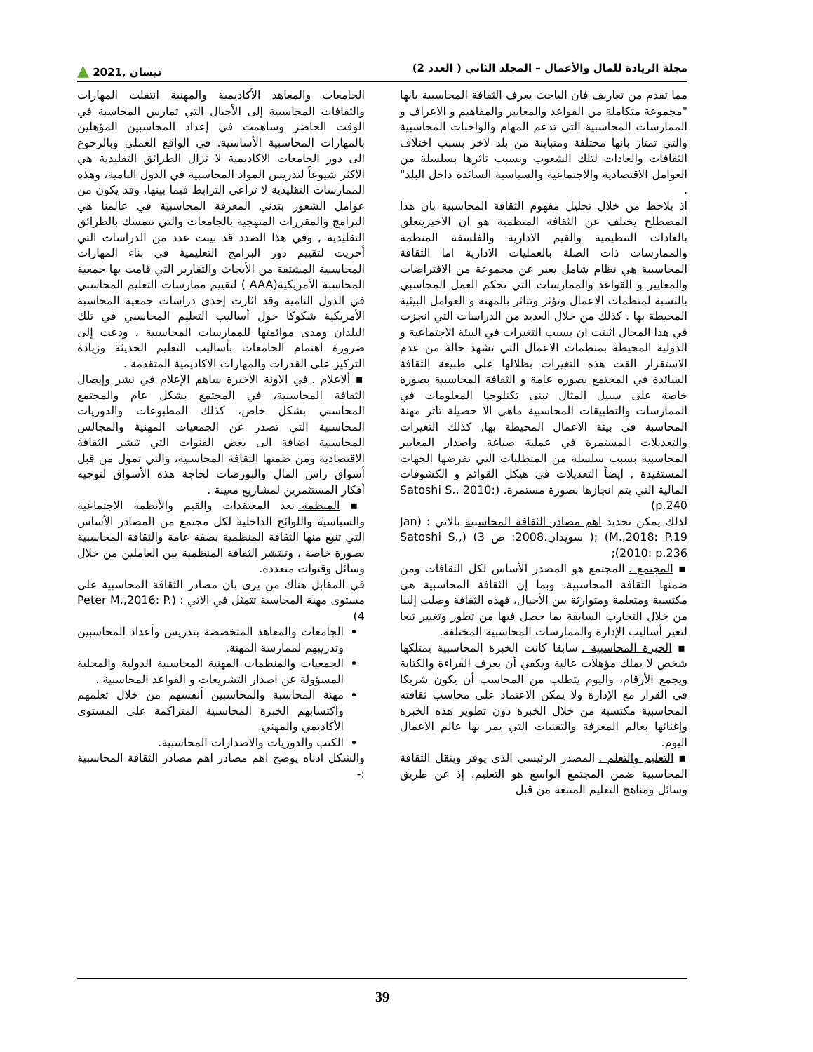مجلة الريادة للمال والأعمال – المجلد الثاني ( العدد 2) نيسان ,2021 ▲
مما تقدم من تعاريف فان الباحث يعرف الثقافة المحاسبية بانها "مجموعة متكاملة من القواعد والمعايير والمفاهيم و الاعراف و الممارسات المحاسبية التي تدعم المهام والواجبات المحاسبية والتي تمتاز بانها مختلفة ومتباينة من بلد لاخر بسبب اختلاف الثقافات والعادات لتلك الشعوب وبسبب تاثرها بسلسلة من العوامل الاقتصادية والاجتماعية والسياسية السائدة داخل البلد" .
اذ يلاحظ من خلال تحليل مفهوم الثقافة المحاسبية بان هذا المصطلح يختلف عن الثقافة المنظمية هو ان الاخيريتعلق بالعادات التنظيمية والقيم الادارية والفلسفة المنظمة والممارسات ذات الصلة بالعمليات الادارية اما الثقافة المحاسبية هي نظام شامل يعبر عن مجموعة من الافتراضات والمعايير و القواعد والممارسات التي تحكم العمل المحاسبي بالنسبة لمنظمات الاعمال وتؤثر وتتاثر بالمهنة و العوامل البيئية المحيطة بها . كذلك من خلال العديد من الدراسات التي انجزت في هذا المجال اثبتت ان بسبب التغيرات في البيئة الاجتماعية و الدولية المحيطة بمنظمات الاعمال التي تشهد حالة من عدم الاستقرار القت هذه التغيرات بظلالها على طبيعة الثقافة السائدة في المجتمع بصوره عامة و الثقافة المحاسبية بصورة خاصة على سبيل المثال تبنى تكنلوجيا المعلومات في الممارسات والتطبيقات المحاسبية ماهي الا حصيلة تاثر مهنة المحاسبة في بيئة الاعمال المحيطة بها, كذلك التغيرات والتعديلات المستمرة في عملية صياغة واصدار المعايير المحاسبية بسبب سلسلة من المتطلبات التي تفرضها الجهات المستفيدة , ايضاً التعديلات في هيكل القوائم و الكشوفات المالية التي يتم انجازها بصورة مستمرة. (Satoshi S., 2010: p.240)
لذلك يمكن تحديد اهم مصادر الثقافة المحاسبية بالاتي : (Jan M.,2018: P.19) ;( سويدان،2008: ص 3) (Satoshi S., 2010: p.236);
▪ المجتمع . المجتمع هو المصدر الأساس لكل الثقافات ومن ضمنها الثقافة المحاسبية، وبما إن الثقافة المحاسبية هي مكتسبة ومتعلمة ومتوارثة بين الأجيال، فهذه الثقافة وصلت إلينا من خلال التجارب السابقة بما حصل فيها من تطور وتغيير تبعا لتغير أساليب الإدارة والممارسات المحاسبية المختلفة.
▪ الخبرة المحاسبية . سابقا كانت الخبرة المحاسبية يمتلكها شخص لا يملك مؤهلات عالية ويكفي أن يعرف القراءة والكتابة ويجمع الأرقام، واليوم يتطلب من المحاسب أن يكون شريكا في القرار مع الإدارة ولا يمكن الاعتماد على محاسب ثقافته المحاسبية مكتسبة من خلال الخبرة دون تطوير هذه الخبرة وإغنائها بعالم المعرفة والتقنيات التي يمر بها عالم الاعمال اليوم.
▪ التعليم والتعلم . المصدر الرئيسي الذي يوفر وينقل الثقافة المحاسبية ضمن المجتمع الواسع هو التعليم، إذ عن طريق وسائل ومناهج التعليم المتبعة من قبل
الجامعات والمعاهد الأكاديمية والمهنية انتقلت المهارات والثقافات المحاسبية إلى الأجيال التي تمارس المحاسبة في الوقت الحاضر وساهمت في إعداد المحاسبين المؤهلين بالمهارات المحاسبية الأساسية. في الواقع العملي وبالرجوع الى دور الجامعات الاكاديمية لا تزال الطرائق التقليدية هي الاكثر شيوعاً لتدريس المواد المحاسبية في الدول النامية، وهذه الممارسات التقليدية لا تراعي الترابط فيما بينها، وقد يكون من عوامل الشعور بتدني المعرفة المحاسبية في عالمنا هي البرامج والمقررات المنهجية بالجامعات والتي تتمسك بالطرائق التقليدية , وفي هذا الصدد قد بينت عدد من الدراسات التي أجريت لتقييم دور البرامج التعليمية في بناء المهارات المحاسبية المشتقة من الأبحاث والتقارير التي قامت بها جمعية المحاسبة الأمريكية(AAA ) لتقييم ممارسات التعليم المحاسبي في الدول النامية وقد اثارت إحدى دراسات جمعية المحاسبة الأمريكية شكوكا حول أساليب التعليم المحاسبي في تلك البلدان ومدى موائمتها للممارسات المحاسبية ، ودعت إلى ضرورة اهتمام الجامعات بأساليب التعليم الحديثة وزيادة التركيز على القدرات والمهارات الاكاديمية المتقدمة .
▪ ألاعلام . في الاونة الاخيرة ساهم الإعلام في نشر وإيصال الثقافة المحاسبية، في المجتمع بشكل عام والمجتمع المحاسبي بشكل خاص، كذلك المطبوعات والدوريات المحاسبية التي تصدر عن الجمعيات المهنية والمجالس المحاسبية اضافة الى بعض القنوات التي تنشر الثقافة الاقتصادية ومن ضمنها الثقافة المحاسبية، والتي تمول من قبل أسواق راس المال والبورصات لحاجة هذه الأسواق لتوجيه أفكار المستثمرين لمشاريع معينة .
▪ المنظمة. تعد المعتقدات والقيم والأنظمة الاجتماعية والسياسية واللوائح الداخلية لكل مجتمع من المصادر الأساس التي تنبع منها الثقافة المنظمية بصفة عامة والثقافة المحاسبية بصورة خاصة ، وتنتشر الثقافة المنظمية بين العاملين من خلال وسائل وقنوات متعددة.
في المقابل هناك من يرى بان مصادر الثقافة المحاسبية على مستوى مهنة المحاسبة تتمثل في الاتي : (Peter M.,2016: P. 4)
الجامعات والمعاهد المتخصصة بتدريس وأعداد المحاسبين وتدريبهم لممارسة المهنة.
الجمعيات والمنظمات المهنية المحاسبية الدولية والمحلية المسؤولة عن اصدار التشريعات و القواعد المحاسبية .
مهنة المحاسبة والمحاسبين أنفسهم من خلال تعلمهم واكتسابهم الخبرة المحاسبية المتراكمة على المستوى الأكاديمي والمهني.
الكتب والدوريات والاصدارات المحاسبية.
والشكل ادناه يوضح اهم مصادر اهم مصادر الثقافة المحاسبية :-
39